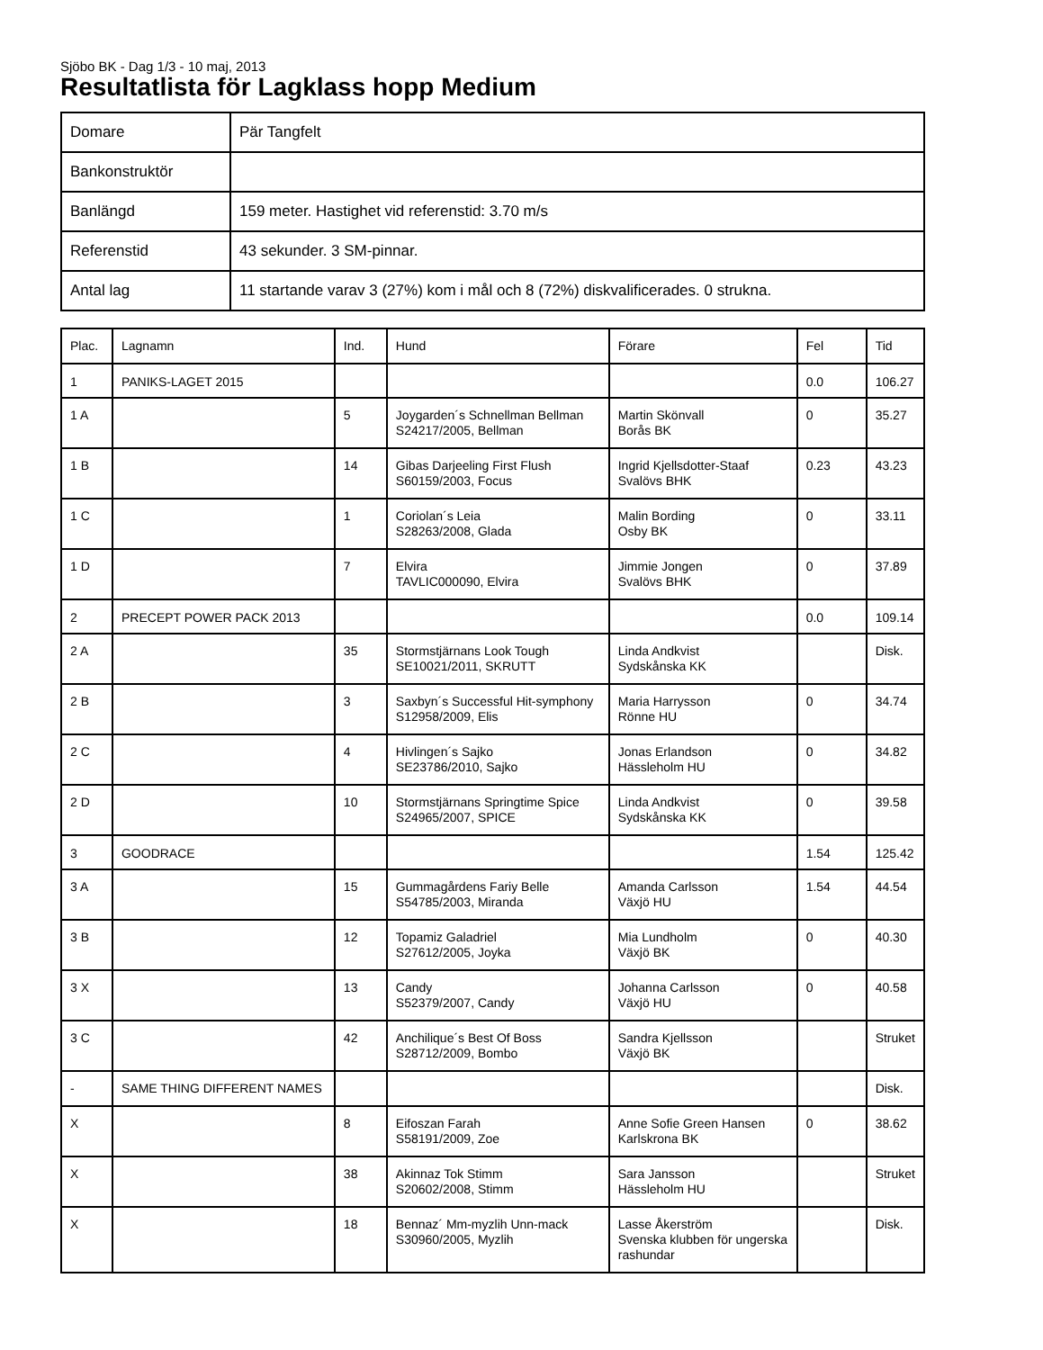Sjöbo BK - Dag 1/3 - 10 maj, 2013
Resultatlista för Lagklass hopp Medium
| Domare | Pär Tangfelt |
| Bankonstruktör | |
| Banlängd | 159 meter. Hastighet vid referenstid: 3.70 m/s |
| Referenstid | 43 sekunder. 3 SM-pinnar. |
| Antal lag | 11 startande varav 3 (27%) kom i mål och 8 (72%) diskvalificerades. 0 strukna. |
| Plac. | Lagnamn | Ind. | Hund | Förare | Fel | Tid |
| --- | --- | --- | --- | --- | --- | --- |
| 1 | PANIKS-LAGET 2015 | | | | 0.0 | 106.27 |
| 1 A | | 5 | Joygarden´s Schnellman Bellman S24217/2005, Bellman | Martin Skönvall Borås BK | 0 | 35.27 |
| 1 B | | 14 | Gibas Darjeeling First Flush S60159/2003, Focus | Ingrid Kjellsdotter-Staaf Svalövs BHK | 0.23 | 43.23 |
| 1 C | | 1 | Coriolan´s Leia S28263/2008, Glada | Malin Bording Osby BK | 0 | 33.11 |
| 1 D | | 7 | Elvira TAVLIC000090, Elvira | Jimmie Jongen Svalövs BHK | 0 | 37.89 |
| 2 | PRECEPT POWER PACK 2013 | | | | 0.0 | 109.14 |
| 2 A | | 35 | Stormstjärnans Look Tough SE10021/2011, SKRUTT | Linda Andkvist Sydskånska KK | | Disk. |
| 2 B | | 3 | Saxbyn´s Successful Hit-symphony S12958/2009, Elis | Maria Harrysson Rönne HU | 0 | 34.74 |
| 2 C | | 4 | Hivlingen´s Sajko SE23786/2010, Sajko | Jonas Erlandson Hässleholm HU | 0 | 34.82 |
| 2 D | | 10 | Stormstjärnans Springtime Spice S24965/2007, SPICE | Linda Andkvist Sydskånska KK | 0 | 39.58 |
| 3 | GOODRACE | | | | 1.54 | 125.42 |
| 3 A | | 15 | Gummagårdens Fariy Belle S54785/2003, Miranda | Amanda Carlsson Växjö HU | 1.54 | 44.54 |
| 3 B | | 12 | Topamiz Galadriel S27612/2005, Joyka | Mia Lundholm Växjö BK | 0 | 40.30 |
| 3 X | | 13 | Candy S52379/2007, Candy | Johanna Carlsson Växjö HU | 0 | 40.58 |
| 3 C | | 42 | Anchilique´s Best Of Boss S28712/2009, Bombo | Sandra Kjellsson Växjö BK | | Struket |
| - | SAME THING DIFFERENT NAMES | | | | | Disk. |
| X | | 8 | Eifoszan Farah S58191/2009, Zoe | Anne Sofie Green Hansen Karlskrona BK | 0 | 38.62 |
| X | | 38 | Akinnaz Tok Stimm S20602/2008, Stimm | Sara Jansson Hässleholm HU | | Struket |
| X | | 18 | Bennaz´ Mm-myzlih Unn-mack S30960/2005, Myzlih | Lasse Åkerström Svenska klubben för ungerska rashundar | | Disk. |